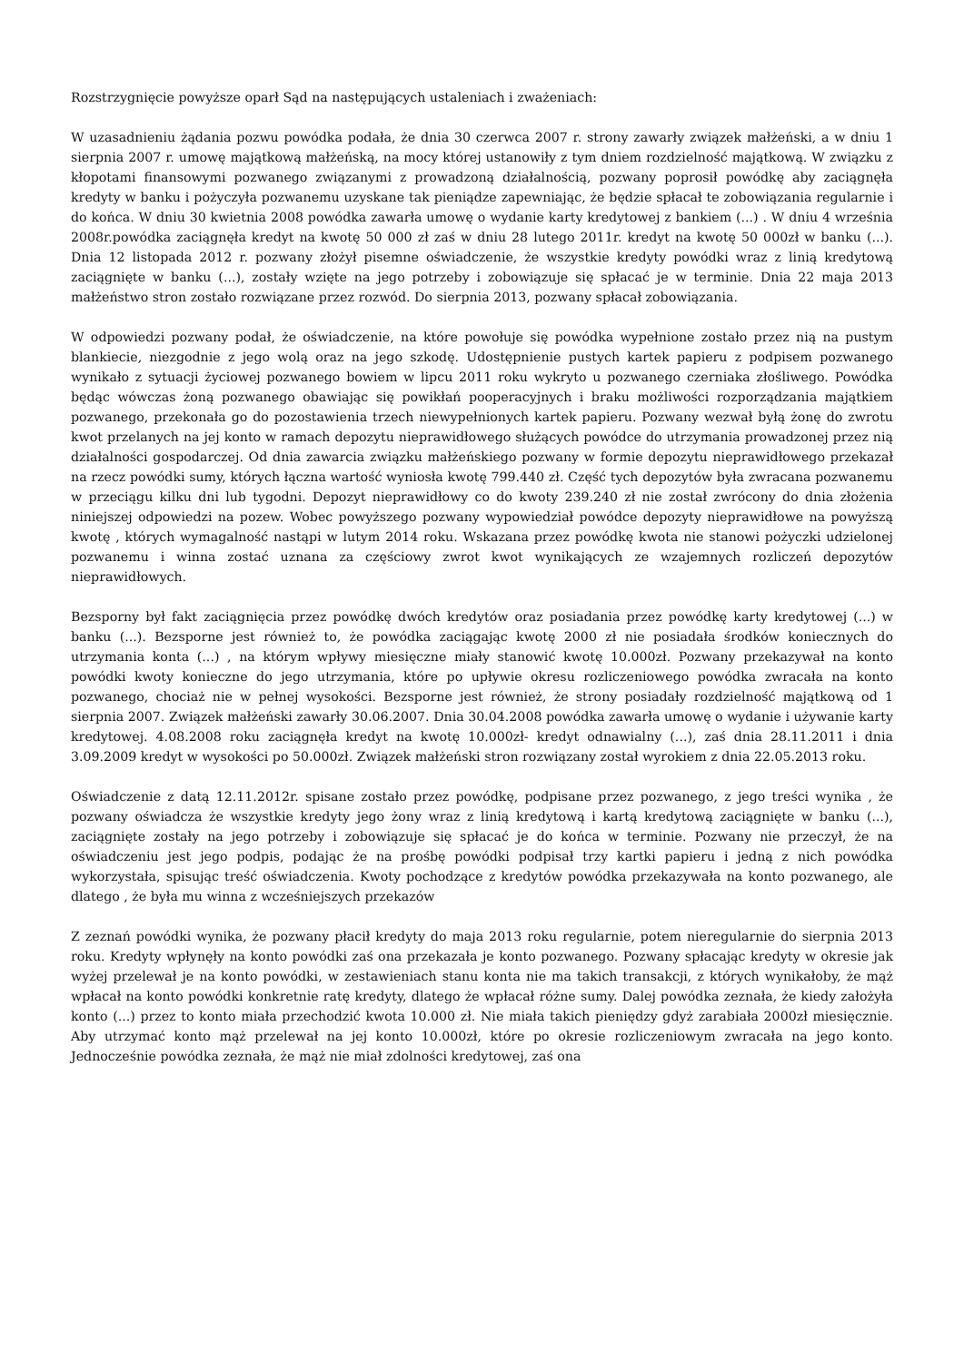Rozstrzygnięcie powyższe oparł Sąd na następujących ustaleniach i zważeniach:
W uzasadnieniu żądania pozwu powódka podała, że dnia 30 czerwca 2007 r. strony zawarły związek małżeński, a w dniu 1 sierpnia 2007 r. umowę majątkową małżeńską, na mocy której ustanowiły z tym dniem rozdzielność majątkową. W związku z kłopotami finansowymi pozwanego związanymi z prowadzoną działalnością, pozwany poprosił powódkę aby zaciągnęła kredyty w banku i pożyczyła pozwanemu uzyskane tak pieniądze zapewniając, że będzie spłacał te zobowiązania regularnie i do końca. W dniu 30 kwietnia 2008 powódka zawarła umowę o wydanie karty kredytowej z bankiem (...) . W dniu 4 września 2008r.powódka zaciągnęła kredyt na kwotę 50 000 zł zaś w dniu 28 lutego 2011r. kredyt na kwotę 50 000zł w banku (...). Dnia 12 listopada 2012 r. pozwany złożył pisemne oświadczenie, że wszystkie kredyty powódki wraz z linią kredytową zaciągnięte w banku (...), zostały wzięte na jego potrzeby i zobowiązuje się spłacać je w terminie. Dnia 22 maja 2013 małżeństwo stron zostało rozwiązane przez rozwód. Do sierpnia 2013, pozwany spłacał zobowiązania.
W odpowiedzi pozwany podał, że oświadczenie, na które powołuje się powódka wypełnione zostało przez nią na pustym blankiecie, niezgodnie z jego wolą oraz na jego szkodę. Udostępnienie pustych kartek papieru z podpisem pozwanego wynikało z sytuacji życiowej pozwanego bowiem w lipcu 2011 roku wykryto u pozwanego czerniaka złośliwego. Powódka będąc wówczas żoną pozwanego obawiając się powikłań pooperacyjnych i braku możliwości rozporządzania majątkiem pozwanego, przekonała go do pozostawienia trzech niewypełnionych kartek papieru. Pozwany wezwał byłą żonę do zwrotu kwot przelanych na jej konto w ramach depozytu nieprawidłowego służących powódce do utrzymania prowadzonej przez nią działalności gospodarczej. Od dnia zawarcia związku małżeńskiego pozwany w formie depozytu nieprawidłowego przekazał na rzecz powódki sumy, których łączna wartość wyniosła kwotę 799.440 zł. Część tych depozytów była zwracana pozwanemu w przeciągu kilku dni lub tygodni. Depozyt nieprawidłowy co do kwoty 239.240 zł nie został zwrócony do dnia złożenia niniejszej odpowiedzi na pozew. Wobec powyższego pozwany wypowiedział powódce depozyty nieprawidłowe na powyższą kwotę , których wymagalność nastąpi w lutym 2014 roku. Wskazana przez powódkę kwota nie stanowi pożyczki udzielonej pozwanemu i winna zostać uznana za częściowy zwrot kwot wynikających ze wzajemnych rozliczeń depozytów nieprawidłowych.
Bezsporny był fakt zaciągnięcia przez powódkę dwóch kredytów oraz posiadania przez powódkę karty kredytowej (...) w banku (...). Bezsporne jest również to, że powódka zaciągając kwotę 2000 zł nie posiadała środków koniecznych do utrzymania konta (...) , na którym wpływy miesięczne miały stanowić kwotę 10.000zł. Pozwany przekazywał na konto powódki kwoty konieczne do jego utrzymania, które po upływie okresu rozliczeniowego powódka zwracała na konto pozwanego, chociaż nie w pełnej wysokości. Bezsporne jest również, że strony posiadały rozdzielność majątkową od 1 sierpnia 2007. Związek małżeński zawarły 30.06.2007. Dnia 30.04.2008 powódka zawarła umowę o wydanie i używanie karty kredytowej. 4.08.2008 roku zaciągnęła kredyt na kwotę 10.000zł- kredyt odnawialny (...), zaś dnia 28.11.2011 i dnia 3.09.2009 kredyt w wysokości po 50.000zł. Związek małżeński stron rozwiązany został wyrokiem z dnia 22.05.2013 roku.
Oświadczenie z datą 12.11.2012r. spisane zostało przez powódkę, podpisane przez pozwanego, z jego treści wynika , że pozwany oświadcza że wszystkie kredyty jego żony wraz z linią kredytową i kartą kredytową zaciągnięte w banku (...), zaciągnięte zostały na jego potrzeby i zobowiązuje się spłacać je do końca w terminie. Pozwany nie przeczył, że na oświadczeniu jest jego podpis, podając że na prośbę powódki podpisał trzy kartki papieru i jedną z nich powódka wykorzystała, spisując treść oświadczenia. Kwoty pochodzące z kredytów powódka przekazywała na konto pozwanego, ale dlatego , że była mu winna z wcześniejszych przekazów
Z zeznań powódki wynika, że pozwany płacił kredyty do maja 2013 roku regularnie, potem nieregularnie do sierpnia 2013 roku. Kredyty wpłynęły na konto powódki zaś ona przekazała je konto pozwanego. Pozwany spłacając kredyty w okresie jak wyżej przelewał je na konto powódki, w zestawieniach stanu konta nie ma takich transakcji, z których wynikałoby, że mąż wpłacał na konto powódki konkretnie ratę kredyty, dlatego że wpłacał różne sumy. Dalej powódka zeznała, że kiedy założyła konto (...) przez to konto miała przechodzić kwota 10.000 zł. Nie miała takich pieniędzy gdyż zarabiała 2000zł miesięcznie. Aby utrzymać konto mąż przelewał na jej konto 10.000zł, które po okresie rozliczeniowym zwracała na jego konto. Jednocześnie powódka zeznała, że mąż nie miał zdolności kredytowej, zaś ona